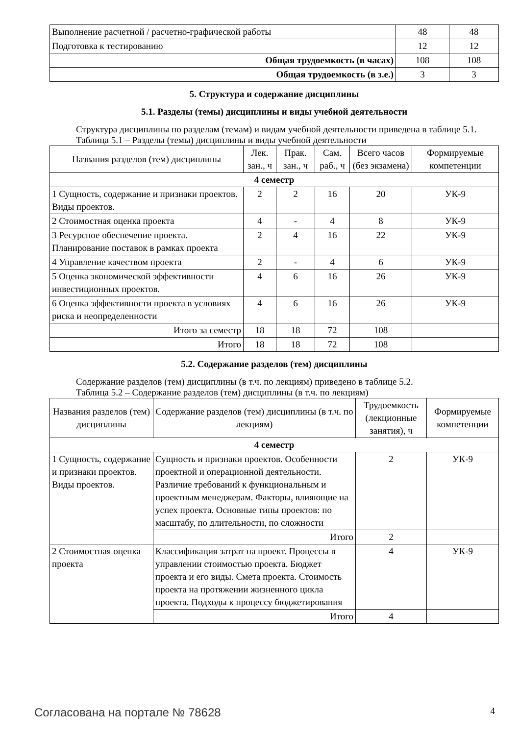| Выполнение расчетной / расчетно-графической работы | 48 | 48 |
| Подготовка к тестированию | 12 | 12 |
| Общая трудоемкость (в часах) | 108 | 108 |
| Общая трудоемкость (в з.е.) | 3 | 3 |
5. Структура и содержание дисциплины
5.1. Разделы (темы) дисциплины и виды учебной деятельности
Структура дисциплины по разделам (темам) и видам учебной деятельности приведена в таблице 5.1.
Таблица 5.1 – Разделы (темы) дисциплины и виды учебной деятельности
| Названия разделов (тем) дисциплины | Лек. зан., ч | Прак. зан., ч | Сам. раб., ч | Всего часов (без экзамена) | Формируемые компетенции |
| --- | --- | --- | --- | --- | --- |
| 4 семестр | | | | | |
| 1 Сущность, содержание и признаки проектов. Виды проектов. | 2 | 2 | 16 | 20 | УК-9 |
| 2 Стоимостная оценка проекта | 4 | - | 4 | 8 | УК-9 |
| 3 Ресурсное обеспечение проекта. Планирование поставок в рамках проекта | 2 | 4 | 16 | 22 | УК-9 |
| 4 Управление качеством проекта | 2 | - | 4 | 6 | УК-9 |
| 5 Оценка экономической эффективности инвестиционных проектов. | 4 | 6 | 16 | 26 | УК-9 |
| 6 Оценка эффективности проекта в условиях риска и неопределенности | 4 | 6 | 16 | 26 | УК-9 |
| Итого за семестр | 18 | 18 | 72 | 108 | |
| Итого | 18 | 18 | 72 | 108 | |
5.2. Содержание разделов (тем) дисциплины
Содержание разделов (тем) дисциплины (в т.ч. по лекциям) приведено в таблице 5.2.
Таблица 5.2 – Содержание разделов (тем) дисциплины (в т.ч. по лекциям)
| Названия разделов (тем) дисциплины | Содержание разделов (тем) дисциплины (в т.ч. по лекциям) | Трудоемкость (лекционные занятия), ч | Формируемые компетенции |
| --- | --- | --- | --- |
| 4 семестр | | | |
| 1 Сущность, содержание и признаки проектов. Виды проектов. | Сущность и признаки проектов. Особенности проектной и операционной деятельности. Различие требований к функциональным и проектным менеджерам. Факторы, влияющие на успех проекта. Основные типы проектов: по масштабу, по длительности, по сложности | 2 | УК-9 |
| | Итого | 2 | |
| 2 Стоимостная оценка проекта | Классификация затрат на проект. Процессы в управлении стоимостью проекта. Бюджет проекта и его виды. Смета проекта. Стоимость проекта на протяжении жизненного цикла проекта. Подходы к процессу бюджетирования | 4 | УК-9 |
| | Итого | 4 | |
Согласована на портале № 78628 4